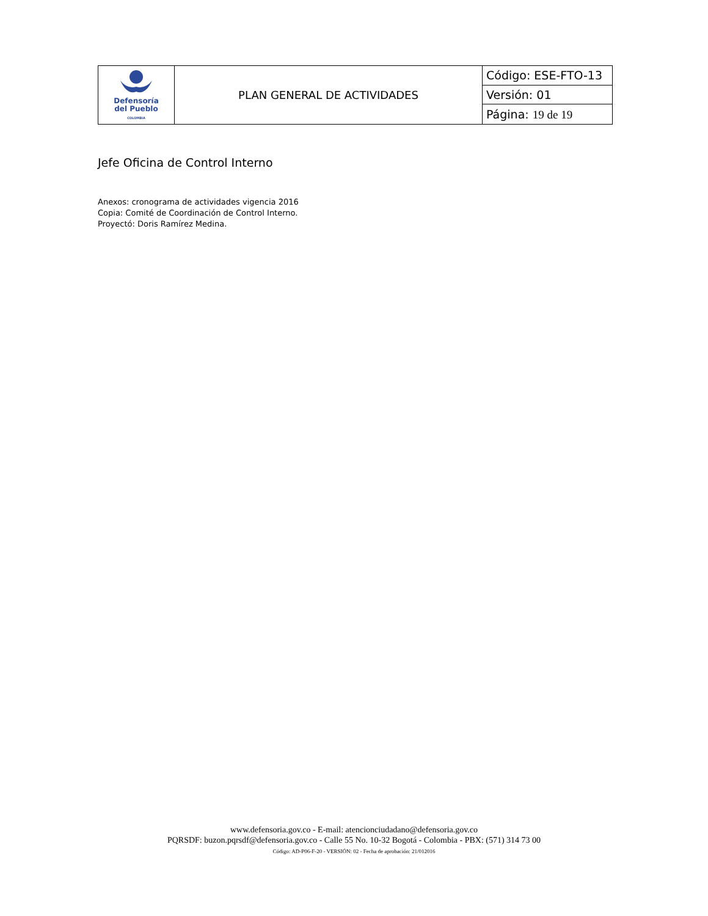| Defensoría del Pueblo COLOMBIA | PLAN GENERAL DE ACTIVIDADES | Código: ESE-FTO-13 |
| | | Versión: 01 |
| | | Página: 19 de 19 |
Jefe Oficina de Control Interno
Anexos: cronograma de actividades vigencia 2016
Copia: Comité de Coordinación de Control Interno.
Proyectó: Doris Ramírez Medina.
www.defensoria.gov.co - E-mail: atencionciudadano@defensoria.gov.co
PQRSDF: buzon.pqrsdf@defensoria.gov.co - Calle 55 No. 10-32 Bogotá - Colombia - PBX: (571) 314 73 00
Código: AD-P06-F-20 - VERSIÓN: 02 - Fecha de aprobación: 21/012016